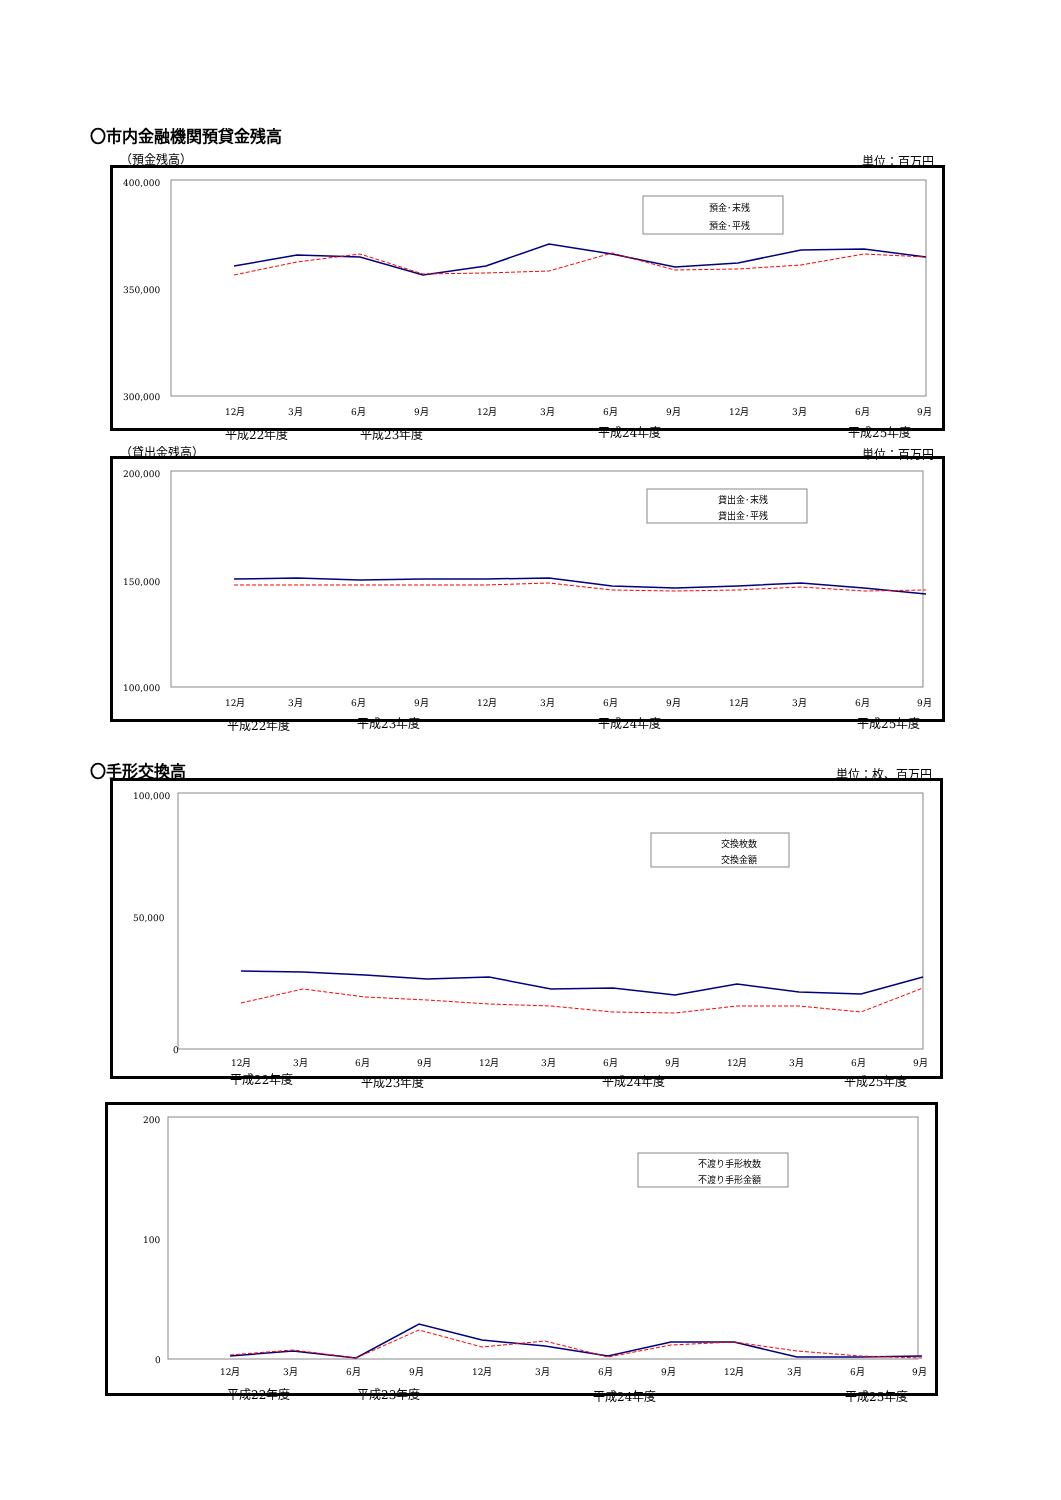〇市内金融機関預貸金残高
（預金残高） 単位：百万円
400,000
300,000
350,000
預金･末残
預金･平残
12月
3月
6月
9月
12月
3月
6月
9月
12月
3月
6月
9月
平成22年度 平成23年度 平成24年度 平成25年度
（貸出金残高） 単位：百万円
200,000
150,000
100,000
貸出金･末残
貸出金･平残
12月
3月
6月
9月
12月
3月
6月
9月
12月
3月
6月
9月
平成22年度 平成23年度 平成24年度 平成25年度
〇手形交換高 単位：枚、百万円
100,000
50,000
0
交換枚数
交換金額
12月
3月
6月
9月
12月
3月
6月
9月
12月
3月
6月
9月
平成22年度 平成23年度 平成24年度 平成25年度
200
100
0
不渡り手形枚数
不渡り手形金額
12月
3月
6月
9月
12月
3月
6月
9月
12月
3月
6月
9月
平成22年度 平成23年度 平成24年度 平成25年度